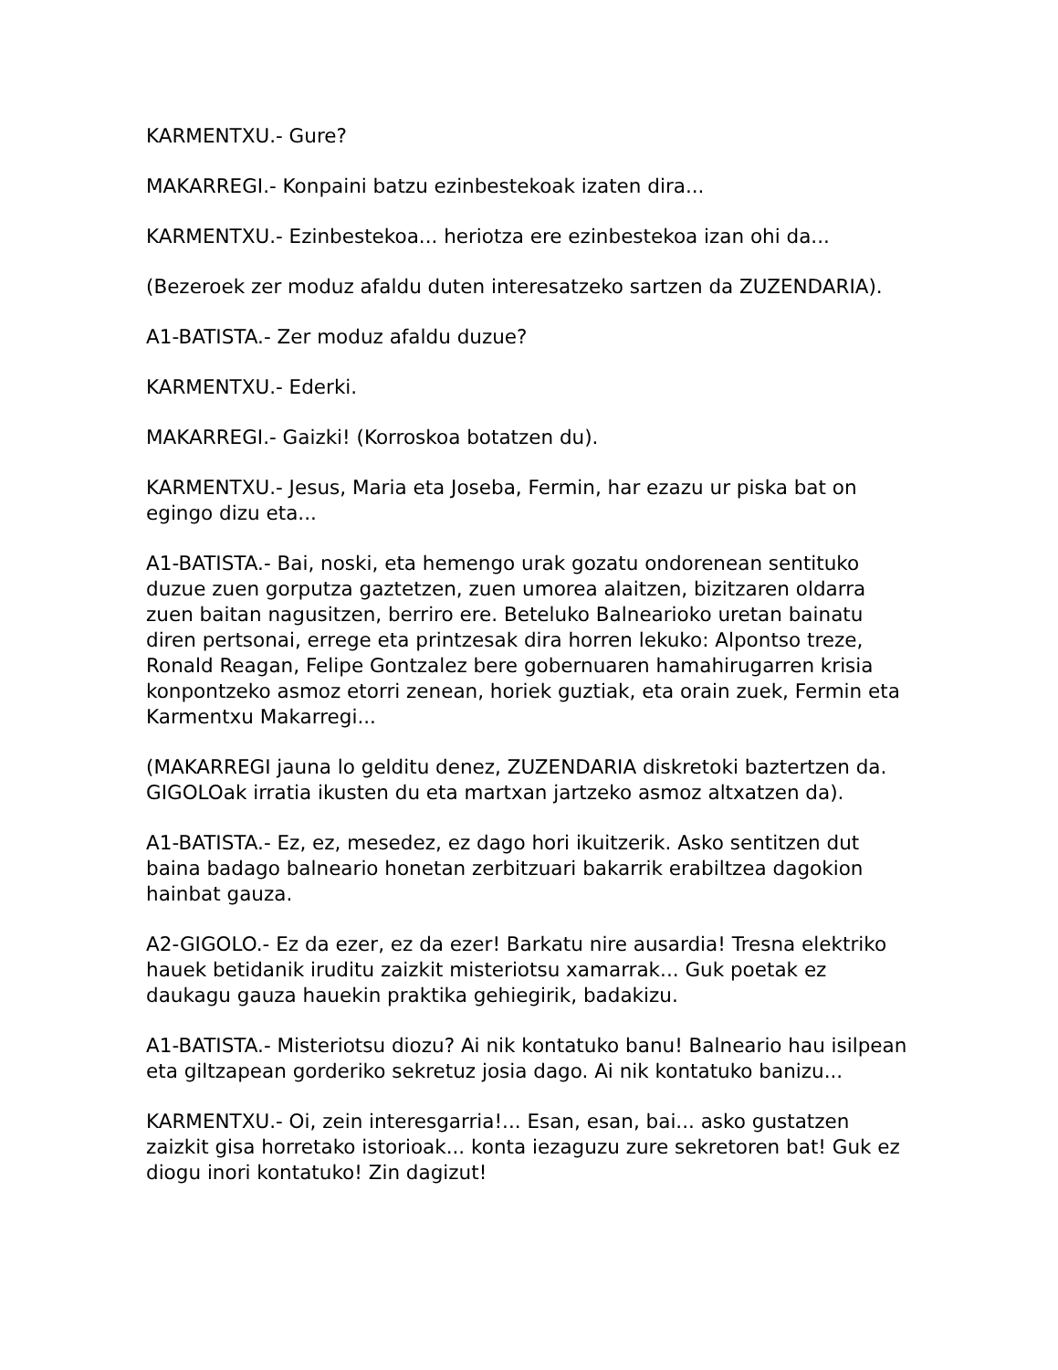KARMENTXU.- Gure?
MAKARREGI.- Konpaini batzu ezinbestekoak izaten dira...
KARMENTXU.- Ezinbestekoa... heriotza ere ezinbestekoa izan ohi da...
(Bezeroek zer moduz afaldu duten interesatzeko sartzen da ZUZENDARIA).
A1-BATISTA.- Zer moduz afaldu duzue?
KARMENTXU.- Ederki.
MAKARREGI.- Gaizki! (Korroskoa botatzen du).
KARMENTXU.- Jesus, Maria eta Joseba, Fermin, har ezazu ur piska bat on egingo dizu eta...
A1-BATISTA.- Bai, noski, eta hemengo urak gozatu ondorenean sentituko duzue zuen gorputza gaztetzen, zuen umorea alaitzen, bizitzaren oldarra zuen baitan nagusitzen, berriro ere. Beteluko Balnearioko uretan bainatu diren pertsonai, errege eta printzesak dira horren lekuko: Alpontso treze, Ronald Reagan, Felipe Gontzalez bere gobernuaren hamahirugarren krisia konpontzeko asmoz etorri zenean, horiek guztiak, eta orain zuek, Fermin eta Karmentxu Makarregi...
(MAKARREGI jauna lo gelditu denez, ZUZENDARIA diskretoki baztertzen da. GIGOLOak irratia ikusten du eta martxan jartzeko asmoz altxatzen da).
A1-BATISTA.- Ez, ez, mesedez, ez dago hori ikuitzerik. Asko sentitzen dut baina badago balneario honetan zerbitzuari bakarrik erabiltzea dagokion hainbat gauza.
A2-GIGOLO.- Ez da ezer, ez da ezer! Barkatu nire ausardia! Tresna elektriko hauek betidanik iruditu zaizkit misteriotsu xamarrak... Guk poetak ez daukagu gauza hauekin praktika gehiegirik, badakizu.
A1-BATISTA.- Misteriotsu diozu? Ai nik kontatuko banu! Balneario hau isilpean eta giltzapean gorderiko sekretuz josia dago. Ai nik kontatuko banizu...
KARMENTXU.- Oi, zein interesgarria!... Esan, esan, bai... asko gustatzen zaizkit gisa horretako istorioak... konta iezaguzu zure sekretoren bat! Guk ez diogu inori kontatuko! Zin dagizut!